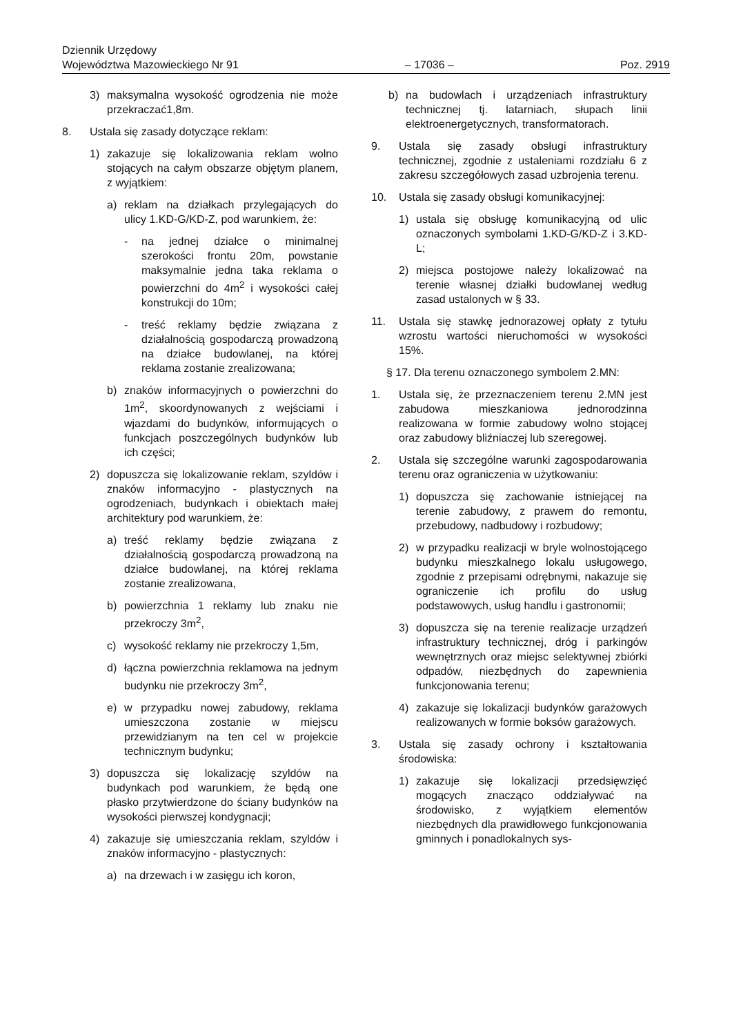Dziennik Urzędowy
Województwa Mazowieckiego Nr 91
– 17036 –
Poz. 2919
3) maksymalna wysokość ogrodzenia nie może przekraczać1,8m.
8. Ustala się zasady dotyczące reklam:
1) zakazuje się lokalizowania reklam wolno stojących na całym obszarze objętym planem, z wyjątkiem:
a) reklam na działkach przylegających do ulicy 1.KD-G/KD-Z, pod warunkiem, że:
- na jednej działce o minimalnej szerokości frontu 20m, powstanie maksymalnie jedna taka reklama o powierzchni do 4m<sup>2</sup> i wysokości całej konstrukcji do 10m;
- treść reklamy będzie związana z działalnością gospodarczą prowadzoną na działce budowlanej, na której reklama zostanie zrealizowana;
b) znaków informacyjnych o powierzchni do 1m<sup>2</sup>, skoordynowanych z wejściami i wjazdami do budynków, informujących o funkcjach poszczególnych budynków lub ich części;
2) dopuszcza się lokalizowanie reklam, szyldów i znaków informacyjno - plastycznych na ogrodzeniach, budynkach i obiektach małej architektury pod warunkiem, że:
a) treść reklamy będzie związana z działalnością gospodarczą prowadzoną na działce budowlanej, na której reklama zostanie zrealizowana,
b) powierzchnia 1 reklamy lub znaku nie przekroczy 3m<sup>2</sup>,
c) wysokość reklamy nie przekroczy 1,5m,
d) łączna powierzchnia reklamowa na jednym budynku nie przekroczy 3m<sup>2</sup>,
e) w przypadku nowej zabudowy, reklama umieszczona zostanie w miejscu przewidzianym na ten cel w projekcie technicznym budynku;
3) dopuszcza się lokalizację szyldów na budynkach pod warunkiem, że będą one płasko przytwierdzone do ściany budynków na wysokości pierwszej kondygnacji;
4) zakazuje się umieszczania reklam, szyldów i znaków informacyjno - plastycznych:
a) na drzewach i w zasięgu ich koron,
b) na budowlach i urządzeniach infrastruktury technicznej tj. latarniach, słupach linii elektroenergetycznych, transformatorach.
9. Ustala się zasady obsługi infrastruktury technicznej, zgodnie z ustaleniami rozdziału 6 z zakresu szczegółowych zasad uzbrojenia terenu.
10. Ustala się zasady obsługi komunikacyjnej:
1) ustala się obsługę komunikacyjną od ulic oznaczonych symbolami 1.KD-G/KD-Z i 3.KD-L;
2) miejsca postojowe należy lokalizować na terenie własnej działki budowlanej według zasad ustalonych w § 33.
11. Ustala się stawkę jednorazowej opłaty z tytułu wzrostu wartości nieruchomości w wysokości 15%.
§ 17. Dla terenu oznaczonego symbolem 2.MN:
1. Ustala się, że przeznaczeniem terenu 2.MN jest zabudowa mieszkaniowa jednorodzinna realizowana w formie zabudowy wolno stojącej oraz zabudowy bliźniaczej lub szeregowej.
2. Ustala się szczególne warunki zagospodarowania terenu oraz ograniczenia w użytkowaniu:
1) dopuszcza się zachowanie istniejącej na terenie zabudowy, z prawem do remontu, przebudowy, nadbudowy i rozbudowy;
2) w przypadku realizacji w bryle wolnostojącego budynku mieszkalnego lokalu usługowego, zgodnie z przepisami odrębnymi, nakazuje się ograniczenie ich profilu do usług podstawowych, usług handlu i gastronomii;
3) dopuszcza się na terenie realizacje urządzeń infrastruktury technicznej, dróg i parkingów wewnętrznych oraz miejsc selektywnej zbiórki odpadów, niezbędnych do zapewnienia funkcjonowania terenu;
4) zakazuje się lokalizacji budynków garażowych realizowanych w formie boksów garażowych.
3. Ustala się zasady ochrony i kształtowania środowiska:
1) zakazuje się lokalizacji przedsięwzięć mogących znacząco oddziaływać na środowisko, z wyjątkiem elementów niezbędnych dla prawidłowego funkcjonowania gminnych i ponadlokalnych sys-